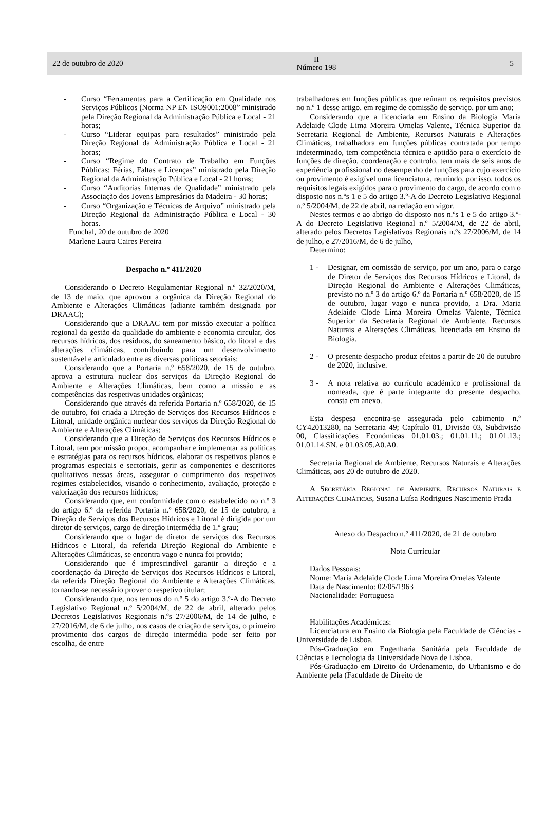22 de outubro de 2020 II
Número 198 5
- Curso “Ferramentas para a Certificação em Qualidade nos Serviços Públicos (Norma NP EN ISO9001:2008” ministrado pela Direção Regional da Administração Pública e Local - 21 horas;
- Curso “Liderar equipas para resultados” ministrado pela Direção Regional da Administração Pública e Local - 21 horas;
- Curso “Regime do Contrato de Trabalho em Funções Públicas: Férias, Faltas e Licenças” ministrado pela Direção Regional da Administração Pública e Local - 21 horas;
- Curso “Auditorias Internas de Qualidade” ministrado pela Associação dos Jovens Empresários da Madeira - 30 horas;
- Curso “Organização e Técnicas de Arquivo” ministrado pela Direção Regional da Administração Pública e Local - 30 horas.
Funchal, 20 de outubro de 2020
Marlene Laura Caires Pereira
Despacho n.º 411/2020
Considerando o Decreto Regulamentar Regional n.º 32/2020/M, de 13 de maio, que aprovou a orgânica da Direção Regional do Ambiente e Alterações Climáticas (adiante também designada por DRAAC);
Considerando que a DRAAC tem por missão executar a política regional da gestão da qualidade do ambiente e economia circular, dos recursos hídricos, dos resíduos, do saneamento básico, do litoral e das alterações climáticas, contribuindo para um desenvolvimento sustentável e articulado entre as diversas políticas setoriais;
Considerando que a Portaria n.º 658/2020, de 15 de outubro, aprova a estrutura nuclear dos serviços da Direção Regional do Ambiente e Alterações Climáticas, bem como a missão e as competências das respetivas unidades orgânicas;
Considerando que através da referida Portaria n.º 658/2020, de 15 de outubro, foi criada a Direção de Serviços dos Recursos Hídricos e Litoral, unidade orgânica nuclear dos serviços da Direção Regional do Ambiente e Alterações Climáticas;
Considerando que a Direção de Serviços dos Recursos Hídricos e Litoral, tem por missão propor, acompanhar e implementar as políticas e estratégias para os recursos hídricos, elaborar os respetivos planos e programas especiais e sectoriais, gerir as componentes e descritores qualitativos nessas áreas, assegurar o cumprimento dos respetivos regimes estabelecidos, visando o conhecimento, avaliação, proteção e valorização dos recursos hídricos;
Considerando que, em conformidade com o estabelecido no n.º 3 do artigo 6.º da referida Portaria n.º 658/2020, de 15 de outubro, a Direção de Serviços dos Recursos Hídricos e Litoral é dirigida por um diretor de serviços, cargo de direção intermédia de 1.º grau;
Considerando que o lugar de diretor de serviços dos Recursos Hídricos e Litoral, da referida Direção Regional do Ambiente e Alterações Climáticas, se encontra vago e nunca foi provido;
Considerando que é imprescindível garantir a direção e a coordenação da Direção de Serviços dos Recursos Hídricos e Litoral, da referida Direção Regional do Ambiente e Alterações Climáticas, tornando-se necessário prover o respetivo titular;
Considerando que, nos termos do n.º 5 do artigo 3.º-A do Decreto Legislativo Regional n.º 5/2004/M, de 22 de abril, alterado pelos Decretos Legislativos Regionais n.ºs 27/2006/M, de 14 de julho, e 27/2016/M, de 6 de julho, nos casos de criação de serviços, o primeiro provimento dos cargos de direção intermédia pode ser feito por escolha, de entre
trabalhadores em funções públicas que reúnam os requisitos previstos no n.º 1 desse artigo, em regime de comissão de serviço, por um ano;
Considerando que a licenciada em Ensino da Biologia Maria Adelaide Clode Lima Moreira Ornelas Valente, Técnica Superior da Secretaria Regional de Ambiente, Recursos Naturais e Alterações Climáticas, trabalhadora em funções públicas contratada por tempo indeterminado, tem competência técnica e aptidão para o exercício de funções de direção, coordenação e controlo, tem mais de seis anos de experiência profissional no desempenho de funções para cujo exercício ou provimento é exigível uma licenciatura, reunindo, por isso, todos os requisitos legais exigidos para o provimento do cargo, de acordo com o disposto nos n.ºs 1 e 5 do artigo 3.º-A do Decreto Legislativo Regional n.º 5/2004/M, de 22 de abril, na redação em vigor.
Nestes termos e ao abrigo do disposto nos n.ºs 1 e 5 do artigo 3.º-A do Decreto Legislativo Regional n.º 5/2004/M, de 22 de abril, alterado pelos Decretos Legislativos Regionais n.ºs 27/2006/M, de 14 de julho, e 27/2016/M, de 6 de julho,
Determino:
1 - Designar, em comissão de serviço, por um ano, para o cargo de Diretor de Serviços dos Recursos Hídricos e Litoral, da Direção Regional do Ambiente e Alterações Climáticas, previsto no n.º 3 do artigo 6.º da Portaria n.º 658/2020, de 15 de outubro, lugar vago e nunca provido, a Dra. Maria Adelaide Clode Lima Moreira Ornelas Valente, Técnica Superior da Secretaria Regional de Ambiente, Recursos Naturais e Alterações Climáticas, licenciada em Ensino da Biologia.
2 - O presente despacho produz efeitos a partir de 20 de outubro de 2020, inclusive.
3 - A nota relativa ao currículo académico e profissional da nomeada, que é parte integrante do presente despacho, consta em anexo.
Esta despesa encontra-se assegurada pelo cabimento n.º CY42013280, na Secretaria 49; Capítulo 01, Divisão 03, Subdivisão 00, Classificações Económicas 01.01.03.; 01.01.11.; 01.01.13.; 01.01.14.SN. e 01.03.05.A0.A0.
Secretaria Regional de Ambiente, Recursos Naturais e Alterações Climáticas, aos 20 de outubro de 2020.
A Secretária Regional de Ambiente, Recursos Naturais e Alterações Climáticas, Susana Luísa Rodrigues Nascimento Prada
Anexo do Despacho n.º 411/2020, de 21 de outubro
Nota Curricular
Dados Pessoais:
Nome: Maria Adelaide Clode Lima Moreira Ornelas Valente
Data de Nascimento: 02/05/1963
Nacionalidade: Portuguesa
Habilitações Académicas:
Licenciatura em Ensino da Biologia pela Faculdade de Ciências - Universidade de Lisboa.
Pós-Graduação em Engenharia Sanitária pela Faculdade de Ciências e Tecnologia da Universidade Nova de Lisboa.
Pós-Graduação em Direito do Ordenamento, do Urbanismo e do Ambiente pela (Faculdade de Direito de